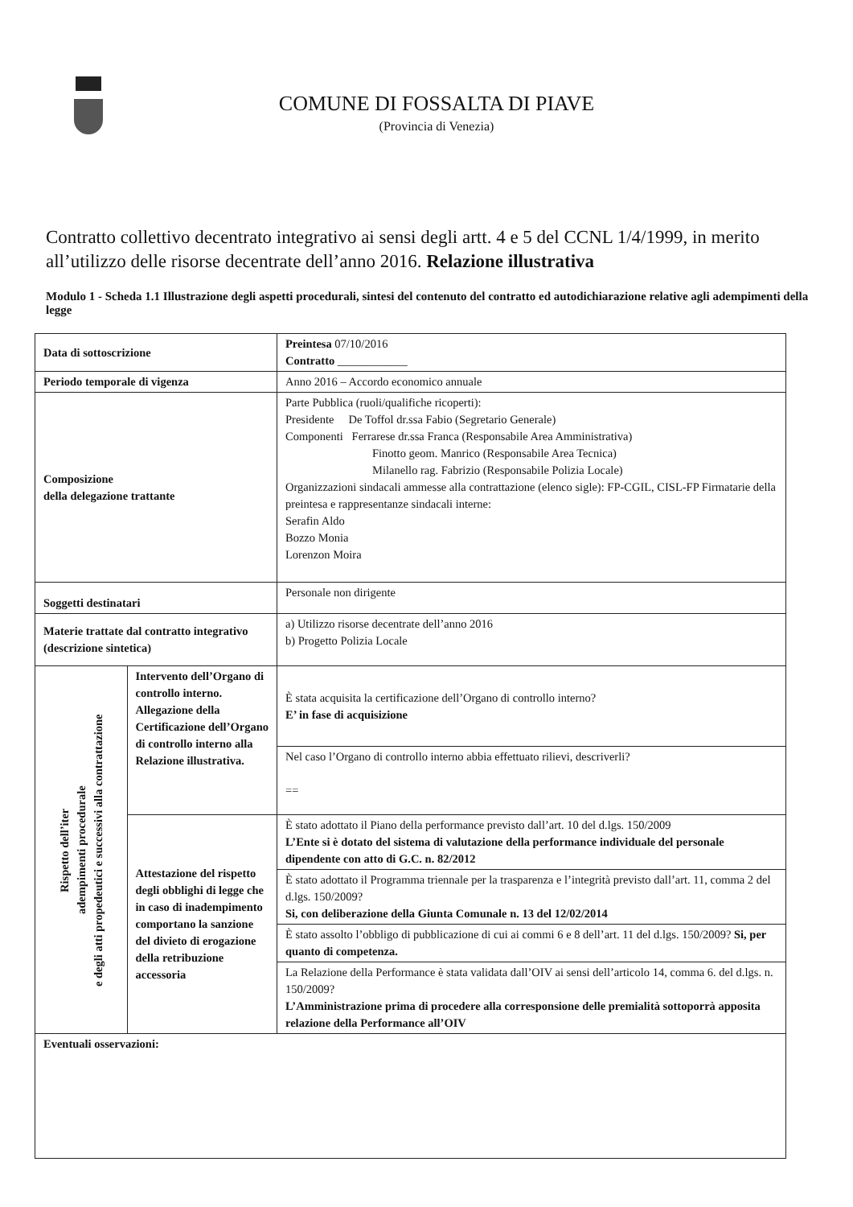COMUNE DI FOSSALTA DI PIAVE
(Provincia di Venezia)
Contratto collettivo decentrato integrativo ai sensi degli artt. 4 e 5 del CCNL 1/4/1999, in merito all’utilizzo delle risorse decentrate dell’anno 2016. Relazione illustrativa
Modulo 1 - Scheda 1.1 Illustrazione degli aspetti procedurali, sintesi del contenuto del contratto ed autodichiarazione relative agli adempimenti della legge
| Data di sottoscrizione | | Preintesa 07/10/2016 Contratto ____________ |
| Periodo temporale di vigenza | | Anno 2016 – Accordo economico annuale |
| Composizione della delegazione trattante | | Parte Pubblica (ruoli/qualifiche ricoperti): Presidente De Toffol dr.ssa Fabio (Segretario Generale) Componenti Ferrarese dr.ssa Franca (Responsabile Area Amministrativa) Finotto geom. Manrico (Responsabile Area Tecnica) Milanello rag. Fabrizio (Responsabile Polizia Locale) Organizzazioni sindacali ammesse alla contrattazione (elenco sigle): FP-CGIL, CISL-FP Firmatarie della preintesa e rappresentanze sindacali interne: Serafin Aldo Bozzo Monia Lorenzon Moira |
| Soggetti destinatari | | Personale non dirigente |
| Materie trattate dal contratto integrativo (descrizione sintetica) | | a) Utilizzo risorse decentrate dell’anno 2016 b) Progetto Polizia Locale |
| Rispetto dell’iter adempimenti procedurale e degli atti propedeutici e successivi alla contrattazione | Intervento dell’Organo di controllo interno. Allegazione della Certificazione dell’Organo di controllo interno alla Relazione illustrativa. | È stata acquisita la certificazione dell’Organo di controllo interno? E’ in fase di acquisizione |
| | | Nel caso l’Organo di controllo interno abbia effettuato rilievi, descriverli? == |
| | Attestazione del rispetto degli obblighi di legge che in caso di inadempimento comportano la sanzione del divieto di erogazione della retribuzione accessoria | È stato adottato il Piano della performance previsto dall’art. 10 del d.lgs. 150/2009 L’Ente si è dotato del sistema di valutazione della performance individuale del personale dipendente con atto di G.C. n. 82/2012 |
| | | È stato adottato il Programma triennale per la trasparenza e l’integrità previsto dall’art. 11, comma 2 del d.lgs. 150/2009? Si, con deliberazione della Giunta Comunale n. 13 del 12/02/2014 |
| | | È stato assolto l’obbligo di pubblicazione di cui ai commi 6 e 8 dell’art. 11 del d.lgs. 150/2009? Si, per quanto di competenza. |
| | | La Relazione della Performance è stata validata dall’OIV ai sensi dell’articolo 14, comma 6. del d.lgs. n. 150/2009? L’Amministrazione prima di procedere alla corresponsione delle premialità sottoporrà apposita relazione della Performance all’OIV |
| Eventuali osservazioni: | | |